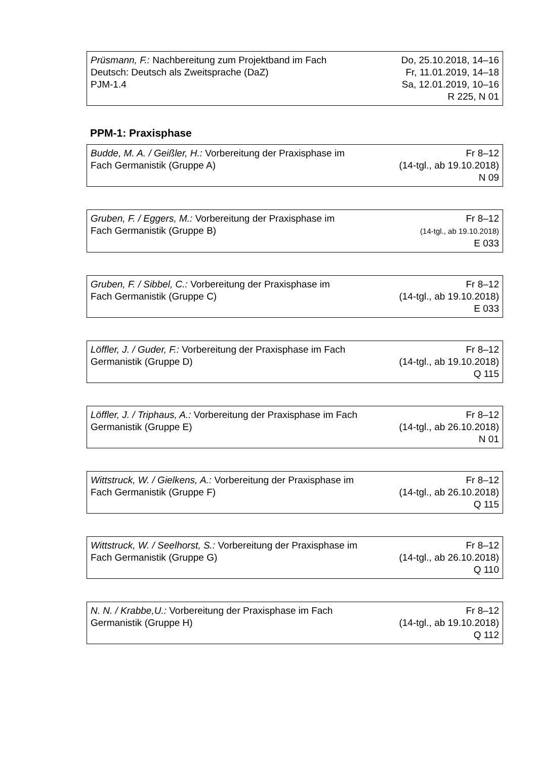| Prüsmann, F.: Nachbereitung zum Projektband im Fach Deutsch: Deutsch als Zweitsprache (DaZ) PJM-1.4 | Do, 25.10.2018, 14–16 Fr, 11.01.2019, 14–18 Sa, 12.01.2019, 10–16 R 225, N 01 |
PPM-1: Praxisphase
| Budde, M. A. / Geißler, H.: Vorbereitung der Praxisphase im Fach Germanistik (Gruppe A) | Fr 8–12 (14-tgl., ab 19.10.2018) N 09 |
| Gruben, F. / Eggers, M.: Vorbereitung der Praxisphase im Fach Germanistik (Gruppe B) | Fr 8–12 (14-tgl., ab 19.10.2018) E 033 |
| Gruben, F. / Sibbel, C.: Vorbereitung der Praxisphase im Fach Germanistik (Gruppe C) | Fr 8–12 (14-tgl., ab 19.10.2018) E 033 |
| Löffler, J. / Guder, F.: Vorbereitung der Praxisphase im Fach Germanistik (Gruppe D) | Fr 8–12 (14-tgl., ab 19.10.2018) Q 115 |
| Löffler, J. / Triphaus, A.: Vorbereitung der Praxisphase im Fach Germanistik (Gruppe E) | Fr 8–12 (14-tgl., ab 26.10.2018) N 01 |
| Wittstruck, W. / Gielkens, A.: Vorbereitung der Praxisphase im Fach Germanistik (Gruppe F) | Fr 8–12 (14-tgl., ab 26.10.2018) Q 115 |
| Wittstruck, W. / Seelhorst, S.: Vorbereitung der Praxisphase im Fach Germanistik (Gruppe G) | Fr 8–12 (14-tgl., ab 26.10.2018) Q 110 |
| N. N. / Krabbe,U.: Vorbereitung der Praxisphase im Fach Germanistik (Gruppe H) | Fr 8–12 (14-tgl., ab 19.10.2018) Q 112 |